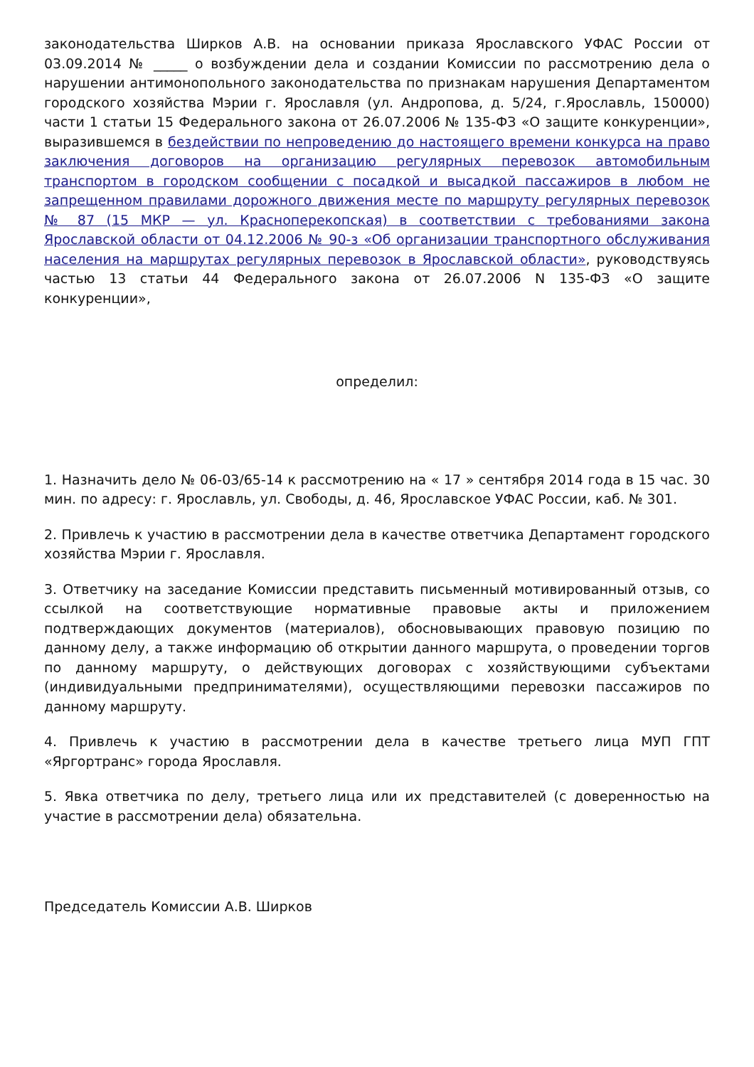законодательства Ширков А.В. на основании приказа Ярославского УФАС России от 03.09.2014 № _____ о возбуждении дела и создании Комиссии по рассмотрению дела о нарушении антимонопольного законодательства по признакам нарушения Департаментом городского хозяйства Мэрии г. Ярославля (ул. Андропова, д. 5/24, г.Ярославль, 150000) части 1 статьи 15 Федерального закона от 26.07.2006 № 135-ФЗ «О защите конкуренции», выразившемся в бездействии по непроведению до настоящего времени конкурса на право заключения договоров на организацию регулярных перевозок автомобильным транспортом в городском сообщении с посадкой и высадкой пассажиров в любом не запрещенном правилами дорожного движения месте по маршруту регулярных перевозок № 87 (15 МКР — ул. Красноперекопская) в соответствии с требованиями закона Ярославской области от 04.12.2006 № 90-з «Об организации транспортного обслуживания населения на маршрутах регулярных перевозок в Ярославской области», руководствуясь частью 13 статьи 44 Федерального закона от 26.07.2006 N 135-ФЗ «О защите конкуренции»,
определил:
1. Назначить дело № 06-03/65-14 к рассмотрению на « 17 » сентября 2014 года в 15 час. 30 мин. по адресу: г. Ярославль, ул. Свободы, д. 46, Ярославское УФАС России, каб. № 301.
2. Привлечь к участию в рассмотрении дела в качестве ответчика Департамент городского хозяйства Мэрии г. Ярославля.
3. Ответчику на заседание Комиссии представить письменный мотивированный отзыв, со ссылкой на соответствующие нормативные правовые акты и приложением подтверждающих документов (материалов), обосновывающих правовую позицию по данному делу, а также информацию об открытии данного маршрута, о проведении торгов по данному маршруту, о действующих договорах с хозяйствующими субъектами (индивидуальными предпринимателями), осуществляющими перевозки пассажиров по данному маршруту.
4. Привлечь к участию в рассмотрении дела в качестве третьего лица МУП ГПТ «Яргортранс» города Ярославля.
5. Явка ответчика по делу, третьего лица или их представителей (с доверенностью на участие в рассмотрении дела) обязательна.
Председатель Комиссии А.В. Ширков